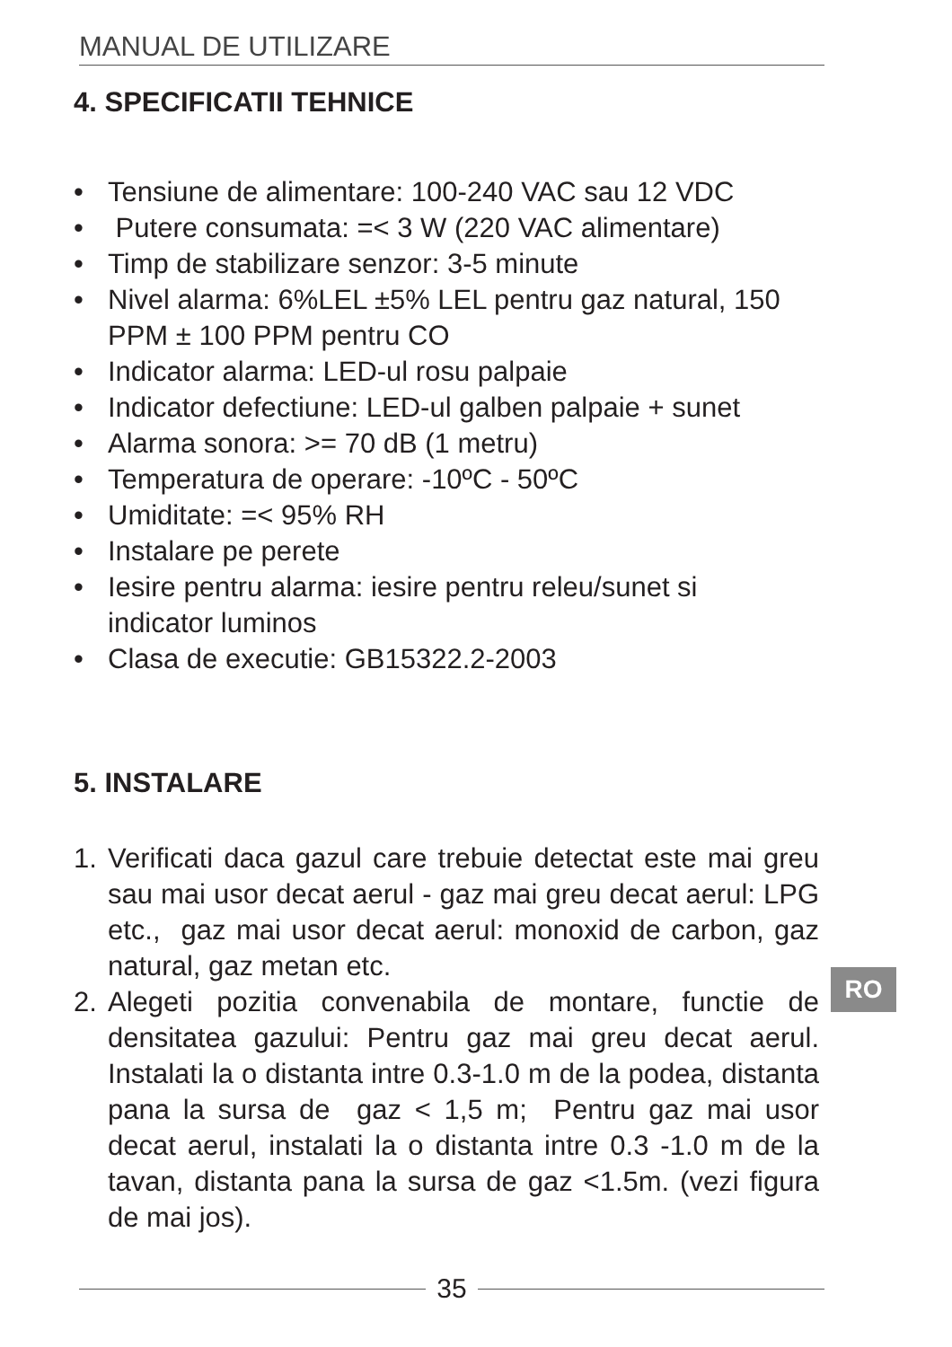MANUAL DE UTILIZARE
4. SPECIFICATII TEHNICE
• Tensiune de alimentare: 100-240 VAC sau 12 VDC
• Putere consumata: =< 3 W (220 VAC alimentare)
• Timp de stabilizare senzor: 3-5 minute
• Nivel alarma: 6%LEL ±5% LEL pentru gaz natural, 150
PPM ± 100 PPM pentru CO
• Indicator alarma: LED-ul rosu palpaie
• Indicator defectiune: LED-ul galben palpaie + sunet
• Alarma sonora: >= 70 dB (1 metru)
• Temperatura de operare: -10ºC - 50ºC
• Umiditate: =< 95% RH
• Instalare pe perete
• Iesire pentru alarma: iesire pentru releu/sunet si
indicator luminos
• Clasa de executie: GB15322.2-2003
5. INSTALARE
1. Verificati daca gazul care trebuie detectat este mai greu sau mai usor decat aerul - gaz mai greu decat aerul: LPG etc., gaz mai usor decat aerul: monoxid de carbon, gaz natural, gaz metan etc.
2. Alegeti pozitia convenabila de montare, functie de densitatea gazului: Pentru gaz mai greu decat aerul. Instalati la o distanta intre 0.3-1.0 m de la podea, distanta pana la sursa de gaz < 1,5 m; Pentru gaz mai usor decat aerul, instalati la o distanta intre 0.3 -1.0 m de la tavan, distanta pana la sursa de gaz <1.5m. (vezi figura de mai jos).
RO
35